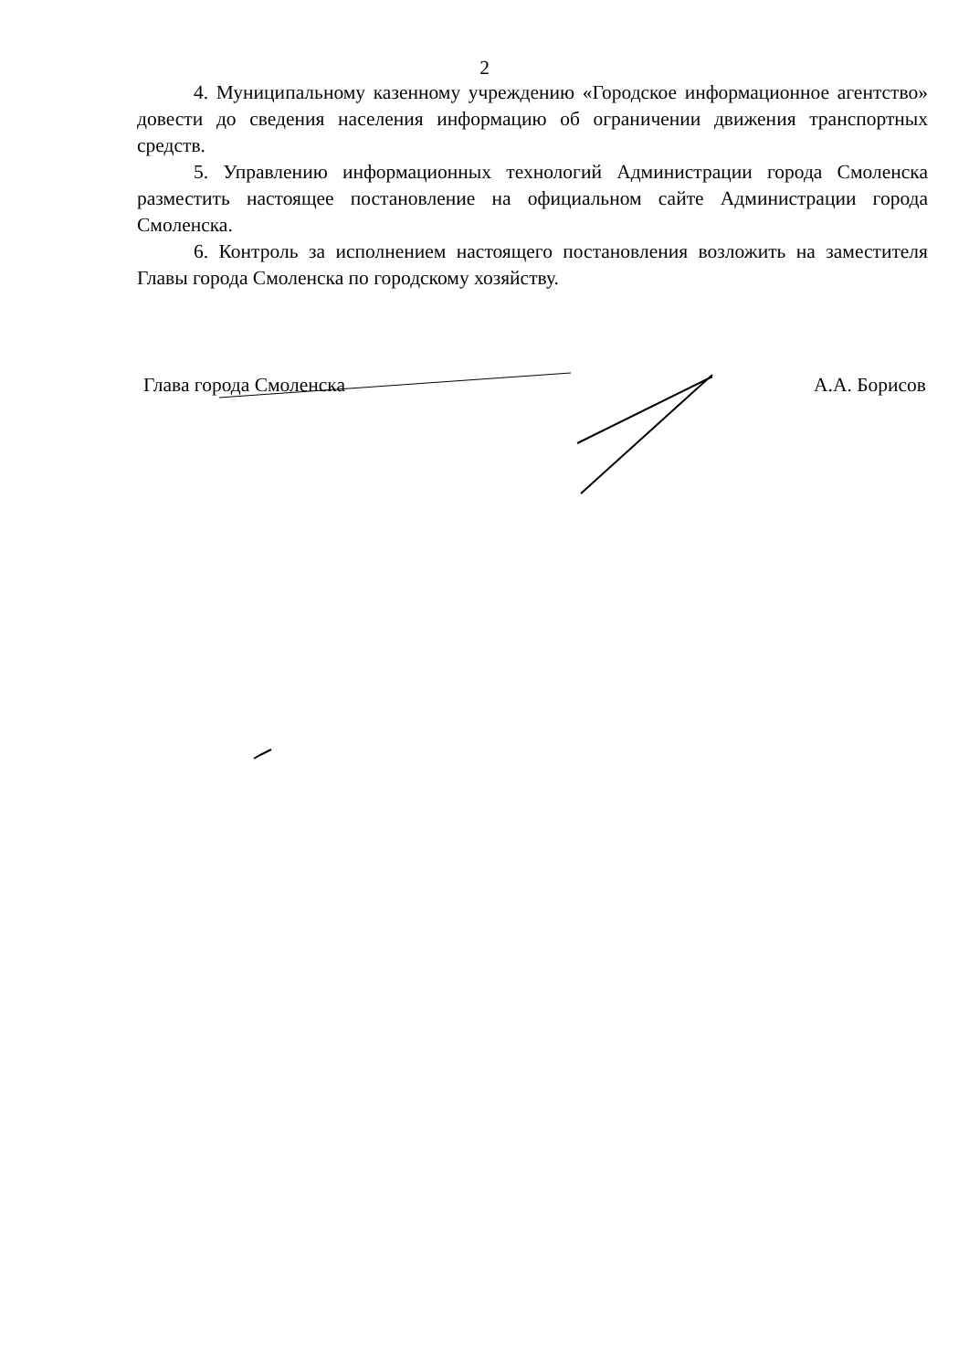2
4. Муниципальному казенному учреждению «Городское информационное агентство» довести до сведения населения информацию об ограничении движения транспортных средств.
5. Управлению информационных технологий Администрации города Смоленска разместить настоящее постановление на официальном сайте Администрации города Смоленска.
6. Контроль за исполнением настоящего постановления возложить на заместителя Главы города Смоленска по городскому хозяйству.
Глава города Смоленска А.А. Борисов